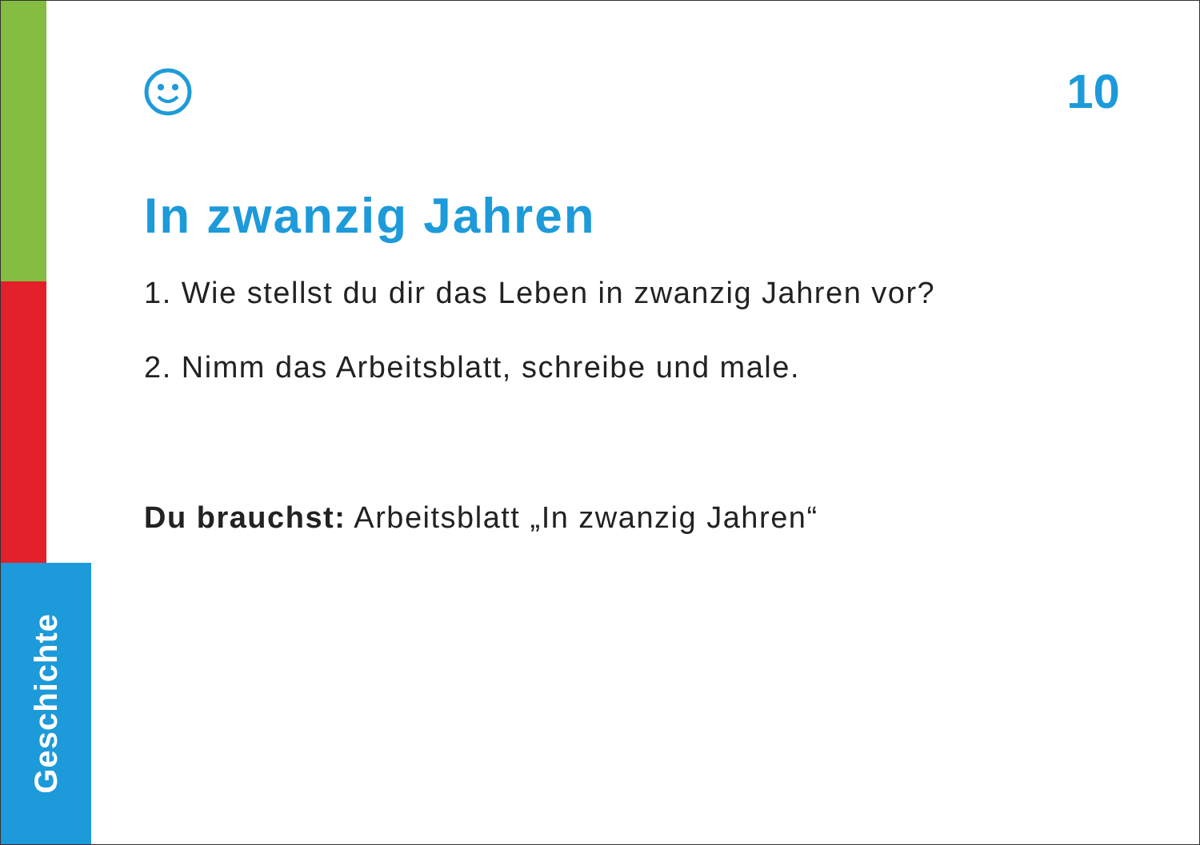Geschichte
10
In zwanzig Jahren
1. Wie stellst du dir das Leben in zwanzig Jahren vor?
2. Nimm das Arbeitsblatt, schreibe und male.
Du brauchst: Arbeitsblatt „In zwanzig Jahren“